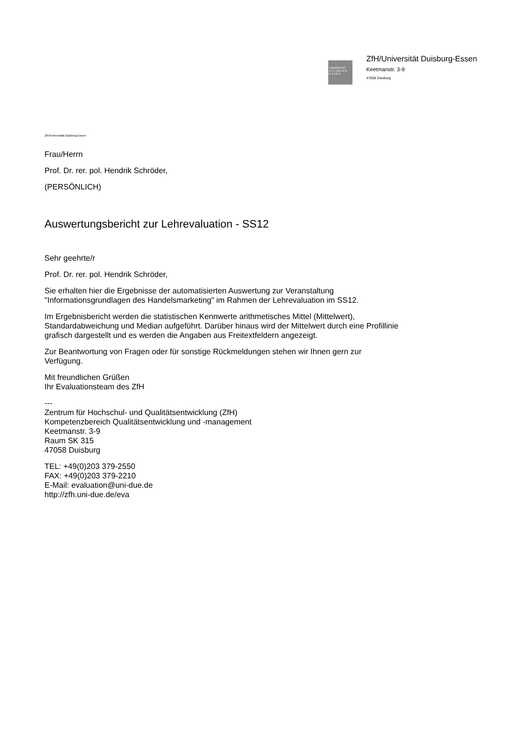UNIVERSITÄT
D U I S B U R G
E S S E N
ZfH/Universität Duisburg-Essen
Keetmanstr. 3-9
47058 Duisburg
ZfH/Universität Duisburg-Essen
Frau/Herrn
Prof. Dr. rer. pol. Hendrik Schröder,
(PERSÖNLICH)
Auswertungsbericht zur Lehrevaluation - SS12
Sehr geehrte/r
Prof. Dr. rer. pol. Hendrik Schröder,
Sie erhalten hier die Ergebnisse der automatisierten Auswertung zur Veranstaltung
"Informationsgrundlagen des Handelsmarketing" im Rahmen der Lehrevaluation im SS12.
Im Ergebnisbericht werden die statistischen Kennwerte arithmetisches Mittel (Mittelwert),
Standardabweichung und Median aufgeführt. Darüber hinaus wird der Mittelwert durch eine Profillinie
grafisch dargestellt und es werden die Angaben aus Freitextfeldern angezeigt.
Zur Beantwortung von Fragen oder für sonstige Rückmeldungen stehen wir Ihnen gern zur
Verfügung.
Mit freundlichen Grüßen
Ihr Evaluationsteam des ZfH
---
Zentrum für Hochschul- und Qualitätsentwicklung (ZfH)
Kompetenzbereich Qualitätsentwicklung und -management
Keetmanstr. 3-9
Raum SK 315
47058 Duisburg
TEL: +49(0)203 379-2550
FAX: +49(0)203 379-2210
E-Mail: evaluation@uni-due.de
http://zfh.uni-due.de/eva